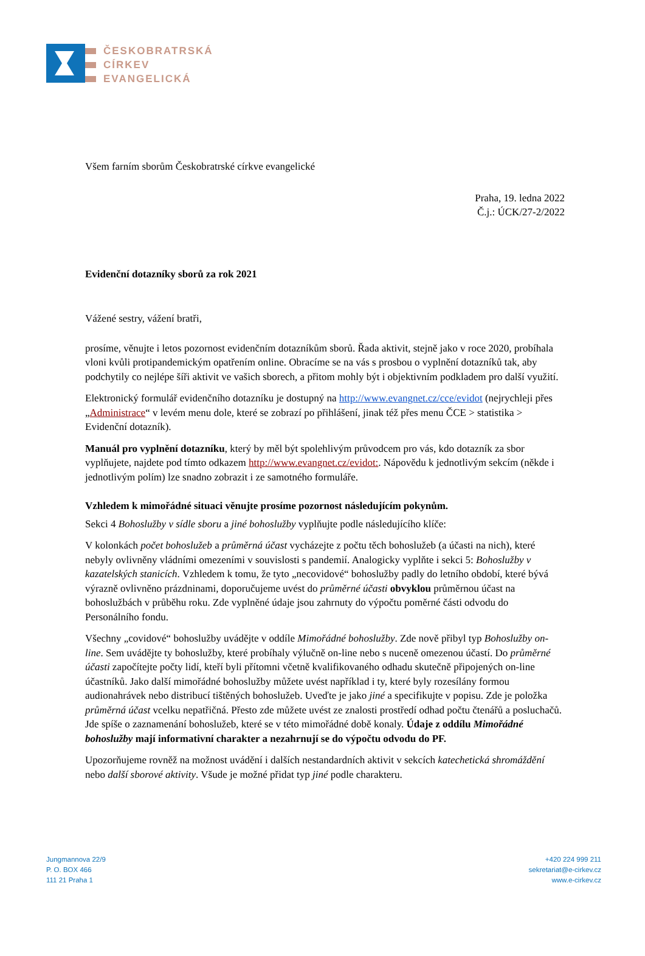ČESKOBRATRSKÁ
CÍRKEV
EVANGELICKÁ
Všem farním sborům Českobratrské církve evangelické
Praha, 19. ledna 2022
Č.j.: ÚCK/27-2/2022
Evidenční dotazníky sborů za rok 2021
Vážené sestry, vážení bratři,
prosíme, věnujte i letos pozornost evidenčním dotazníkům sborů. Řada aktivit, stejně jako v roce 2020, probíhala vloni kvůli protipandemickým opatřením online. Obracíme se na vás s prosbou o vyplnění dotazníků tak, aby podchytily co nejlépe šíři aktivit ve vašich sborech, a přitom mohly být i objektivním podkladem pro další využití.
Elektronický formulář evidenčního dotazníku je dostupný na http://www.evangnet.cz/cce/evidot (nejrychleji přes „Administrace“ v levém menu dole, které se zobrazí po přihlášení, jinak též přes menu ČCE > statistika > Evidenční dotazník).
Manuál pro vyplnění dotazníku, který by měl být spolehlivým průvodcem pro vás, kdo dotazník za sbor vyplňujete, najdete pod tímto odkazem http://www.evangnet.cz/evidot:. Nápovědu k jednotlivým sekcím (někde i jednotlivým polím) lze snadno zobrazit i ze samotného formuláře.
Vzhledem k mimořádné situaci věnujte prosíme pozornost následujícím pokynům.
Sekci 4 Bohoslužby v sídle sboru a jiné bohoslužby vyplňujte podle následujícího klíče:
V kolonkách počet bohoslužeb a průměrná účast vycházejte z počtu těch bohoslužeb (a účasti na nich), které nebyly ovlivněny vládními omezeními v souvislosti s pandemií. Analogicky vyplňte i sekci 5: Bohoslužby v kazatelských stanicích. Vzhledem k tomu, že tyto „necovidové“ bohoslužby padly do letního období, které bývá výrazně ovlivněno prázdninami, doporučujeme uvést do průměrné účasti obvyklou průměrnou účast na bohoslužbách v průběhu roku. Zde vyplněné údaje jsou zahrnuty do výpočtu poměrné části odvodu do Personálního fondu.
Všechny „covidové“ bohoslužby uvádějte v oddíle Mimořádné bohoslužby. Zde nově přibyl typ Bohoslužby on-line. Sem uvádějte ty bohoslužby, které probíhaly výlučně on-line nebo s nuceně omezenou účastí. Do průměrné účasti započítejte počty lidí, kteří byli přítomni včetně kvalifikovaného odhadu skutečně připojených on-line účastníků. Jako další mimořádné bohoslužby můžete uvést například i ty, které byly rozesílány formou audionahrávek nebo distribucí tištěných bohoslužeb. Uveďte je jako jiné a specifikujte v popisu. Zde je položka průměrná účast vcelku nepatřičná. Přesto zde můžete uvést ze znalosti prostředí odhad počtu čtenářů a posluchačů. Jde spíše o zaznamenání bohoslužeb, které se v této mimořádné době konaly. Údaje z oddílu Mimořádné bohoslužby mají informativní charakter a nezahrnují se do výpočtu odvodu do PF.
Upozorňujeme rovněž na možnost uvádění i dalších nestandardních aktivit v sekcích katechetická shromáždění nebo další sborové aktivity. Všude je možné přidat typ jiné podle charakteru.
Jungmannova 22/9
P. O. BOX 466
111 21 Praha 1
+420 224 999 211
sekretariat@e-cirkev.cz
www.e-cirkev.cz